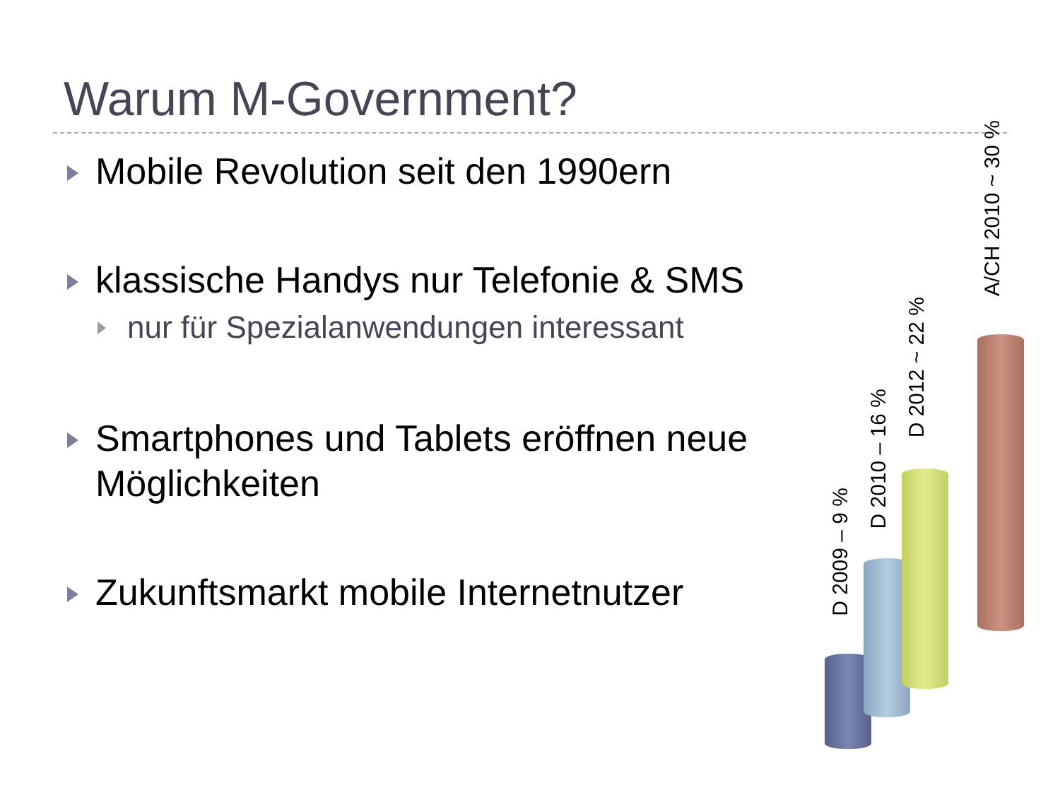Warum M-Government?
Mobile Revolution seit den 1990ern
klassische Handys nur Telefonie & SMS
nur für Spezialanwendungen interessant
Smartphones und Tablets eröffnen neue Möglichkeiten
Zukunftsmarkt mobile Internetnutzer
D 2009 – 9 %
D 2010 – 16 %
D 2012 ~ 22 %
A/CH 2010 ~ 30 %